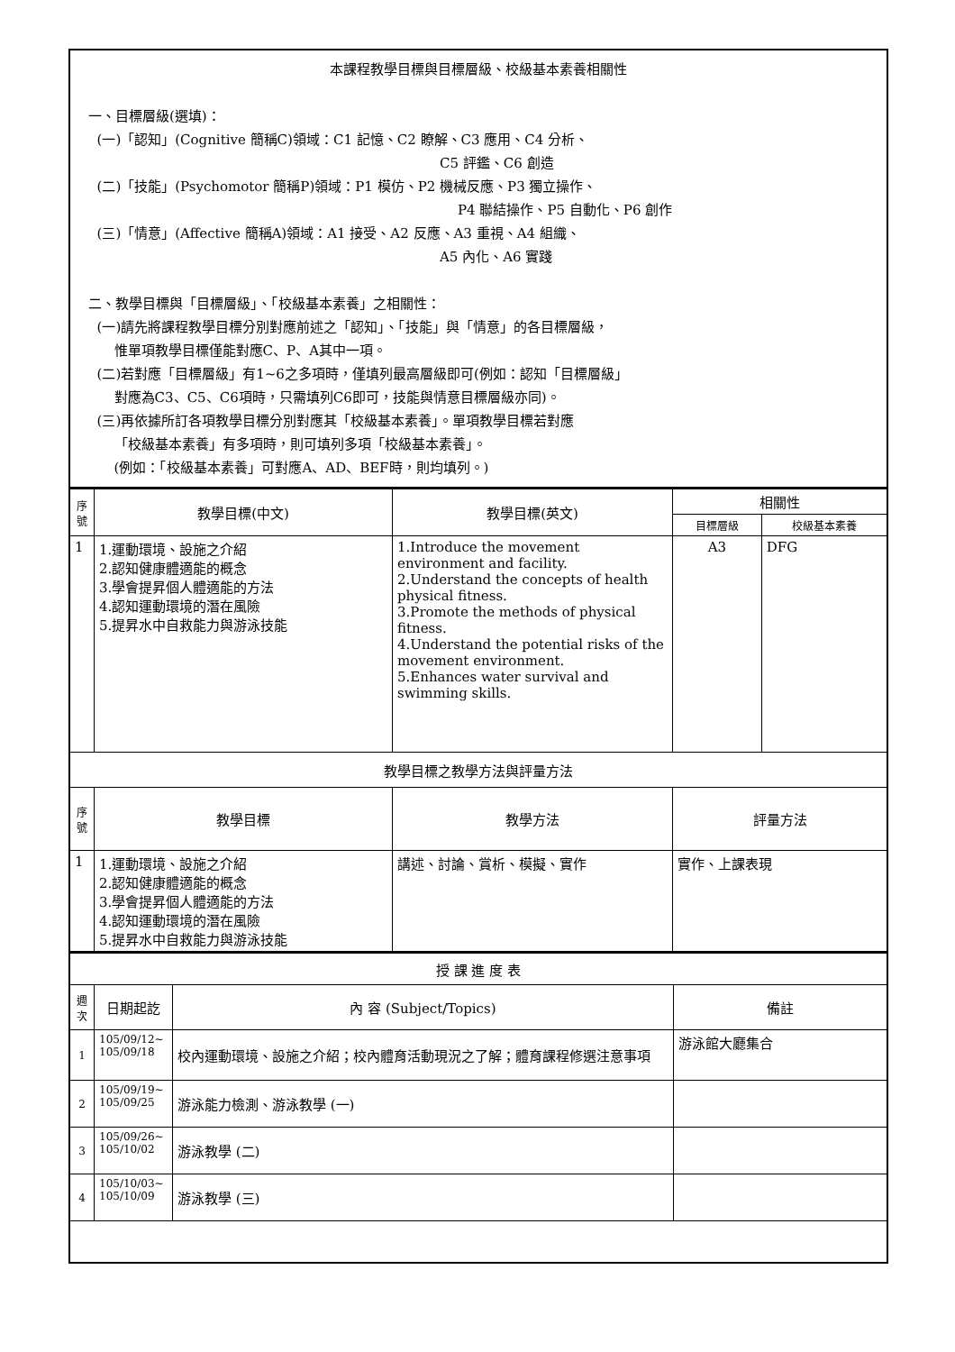| 本課程教學目標與目標層級、校級基本素養相關性 一、目標層級(選填)： (一)「認知」(Cognitive 簡稱C)領域：C1 記憶、C2 瞭解、C3 應用、C4 分析、 C5 評鑑、C6 創造 (二)「技能」(Psychomotor 簡稱P)領域：P1 模仿、P2 機械反應、P3 獨立操作、 P4 聯結操作、P5 自動化、P6 創作 (三)「情意」(Affective 簡稱A)領域：A1 接受、A2 反應、A3 重視、A4 組織、 A5 內化、A6 實踐 二、教學目標與「目標層級」、「校級基本素養」之相關性： (一)請先將課程教學目標分別對應前述之「認知」、「技能」與「情意」的各目標層級， 惟單項教學目標僅能對應C、P、A其中一項。 (二)若對應「目標層級」有1~6之多項時，僅填列最高層級即可(例如：認知「目標層級」 對應為C3、C5、C6項時，只需填列C6即可，技能與情意目標層級亦同)。 (三)再依據所訂各項教學目標分別對應其「校級基本素養」。單項教學目標若對應 「校級基本素養」有多項時，則可填列多項「校級基本素養」。 (例如：「校級基本素養」可對應A、AD、BEF時，則均填列。) |
| 序 號 | 教學目標(中文) | 教學目標(英文) | 相關性 | |
| --- | --- | --- | --- | --- |
| | | | 目標層級 | 校級基本素養 |
| 1 | 1.運動環境、設施之介紹 2.認知健康體適能的概念 3.學會提昇個人體適能的方法 4.認知運動環境的潛在風險 5.提昇水中自救能力與游泳技能 | 1.Introduce the movement environment and facility. 2.Understand the concepts of health physical fitness. 3.Promote the methods of physical fitness. 4.Understand the potential risks of the movement environment. 5.Enhances water survival and swimming skills. | A3 | DFG |
| 教學目標之教學方法與評量方法 | | | | |
| 序 號 | 教學目標 | 教學方法 | 評量方法 | |
| 1 | 1.運動環境、設施之介紹 2.認知健康體適能的概念 3.學會提昇個人體適能的方法 4.認知運動環境的潛在風險 5.提昇水中自救能力與游泳技能 | 講述、討論、賞析、模擬、實作 | 實作、上課表現 | |
| 授 課 進 度 表 | | | |
| 週 次 | 日期起訖 | 內 容 (Subject/Topics) | 備註 |
| 1 | 105/09/12~ 105/09/18 | 校內運動環境、設施之介紹；校內體育活動現況之了解；體育課程修選注意事項 | 游泳館大廳集合 |
| 2 | 105/09/19~ 105/09/25 | 游泳能力檢測、游泳教學 (一) | |
| 3 | 105/09/26~ 105/10/02 | 游泳教學 (二) | |
| 4 | 105/10/03~ 105/10/09 | 游泳教學 (三) | |